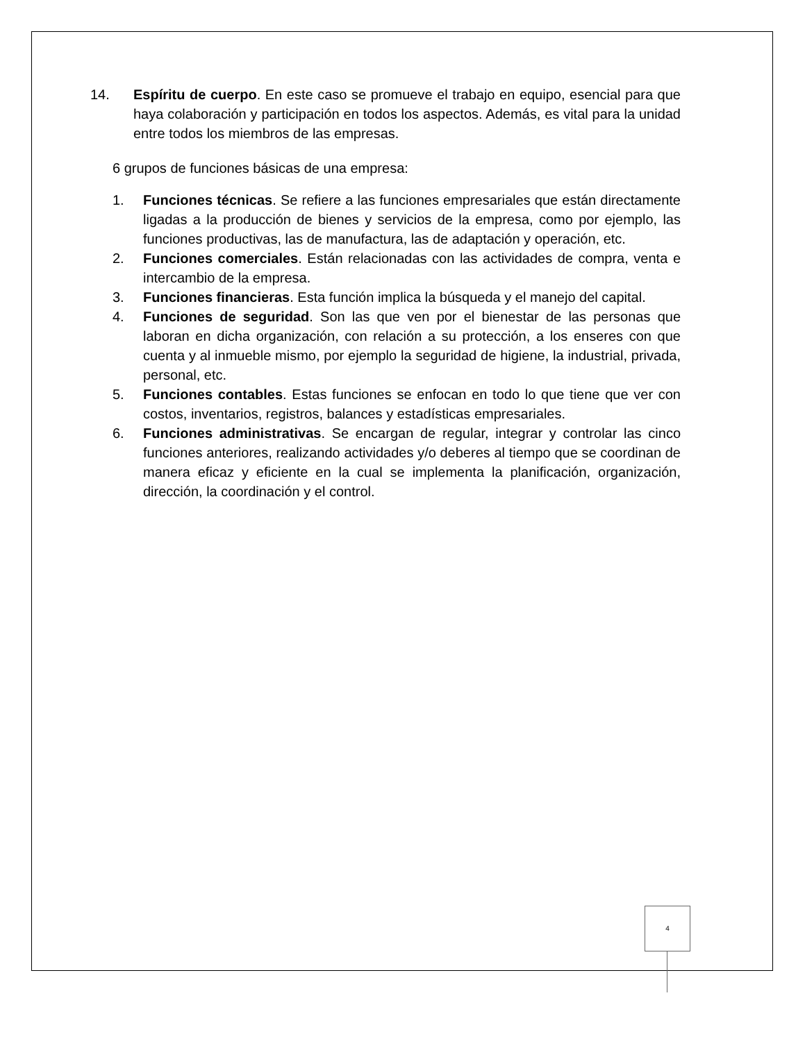14. Espíritu de cuerpo. En este caso se promueve el trabajo en equipo, esencial para que haya colaboración y participación en todos los aspectos. Además, es vital para la unidad entre todos los miembros de las empresas.
6 grupos de funciones básicas de una empresa:
1. Funciones técnicas. Se refiere a las funciones empresariales que están directamente ligadas a la producción de bienes y servicios de la empresa, como por ejemplo, las funciones productivas, las de manufactura, las de adaptación y operación, etc.
2. Funciones comerciales. Están relacionadas con las actividades de compra, venta e intercambio de la empresa.
3. Funciones financieras. Esta función implica la búsqueda y el manejo del capital.
4. Funciones de seguridad. Son las que ven por el bienestar de las personas que laboran en dicha organización, con relación a su protección, a los enseres con que cuenta y al inmueble mismo, por ejemplo la seguridad de higiene, la industrial, privada, personal, etc.
5. Funciones contables. Estas funciones se enfocan en todo lo que tiene que ver con costos, inventarios, registros, balances y estadísticas empresariales.
6. Funciones administrativas. Se encargan de regular, integrar y controlar las cinco funciones anteriores, realizando actividades y/o deberes al tiempo que se coordinan de manera eficaz y eficiente en la cual se implementa la planificación, organización, dirección, la coordinación y el control.
4